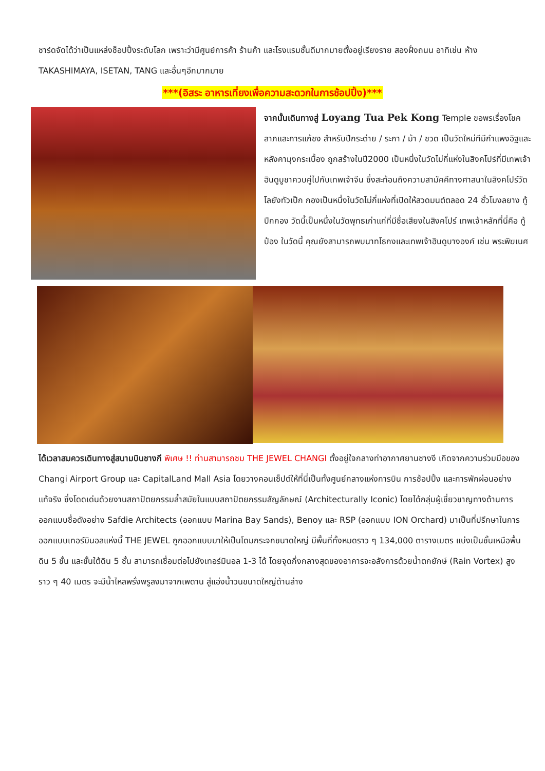ชาร์ดจัดได้ว่าเป็นแหล่งช็อปปิ้งระดับโลก เพราะว่ามีศูนย์การค้า ร้านค้า และโรงแรมชั้นดีมากมายตั้งอยู่เรียงราย สองฝั่งถนน อาทิเช่น ห้าง TAKASHIMAYA, ISETAN, TANG และอื่นๆอีกมากมาย
***(อิสระ อาหารเที่ยงเพื่อความสะดวกในการช้อปปิ้ง)***
จากนั้นเดินทางสู่ Loyang Tua Pek Kong Temple ขอพรเรื่องโชคลาภและการแก้ชง สำหรับปีกระต่าย / ระกา / ม้า / ชวด เป็นวัดใหม่ทีมีกำแพงอิฐและหลังคามุงกระเบื้อง ถูกสร้างในปี2000 เป็นหนึ่งในวัดไม่กี่แห่งในสิงคโปร์ที่มีเทพเจ้าฮินดูบูชาควบคู่ไปกับเทพเจ้าจีน ซึ่งสะท้อนถึงความสามัคคีทางศาสนาในสิงคโปร์วัดโลยังทัวเป็ก กองเป็นหนึ่งในวัดไม่กี่แห่งที่เปิดให้สวดมนต์ตลอด 24 ชั่วโมงลยาง ทู้ปีกกอง วัดนี้เป็นหนึ่งในวัดพุทธเก่าแก่ที่มีชื่อเสียงในสิงคโปร์ เทพเจ้าหลักที่นี่คือ ทู้ป๋อง ในวัดนี้ คุณยังสามารถพบนาทโธกงและเทพเจ้าฮินดูบางองค์ เช่น พระพิฆเนศ
ได้เวลาสมควรเดินทางสู่สนามบินชางกี พิเศษ !! ท่านสามารถชม THE JEWEL CHANGI ตั้งอยู่ใจกลางท่าอากาศยานชางงี เกิดจากความร่วมมือของ Changi Airport Group และ CapitalLand Mall Asia โดยวางคอนเซ็ปต์ให้ที่นี่เป็นทั้งศูนย์กลางแห่งการบิน การช้อปปิ้ง และการพักผ่อนอย่างแท้จริง ซึ่งโดดเด่นด้วยงานสถาปัตยกรรมล้ำสมัยในแบบสถาปัตยกรรมสัญลักษณ์ (Architecturally Iconic) โดยได้กลุ่มผู้เชี่ยวชาญทางด้านการออกแบบชื่อดังอย่าง Safdie Architects (ออกแบบ Marina Bay Sands), Benoy และ RSP (ออกแบบ ION Orchard) มาเป็นที่ปรึกษาในการออกแบบเทอร์มินอลแห่งนี้ THE JEWEL ถูกออกแบบมาให้เป็นโดมกระจกขนาดใหญ่ มีพื้นที่ทั้งหมดราว ๆ 134,000 ตารางเมตร แบ่งเป็นชั้นเหนือพื้นดิน 5 ชั้น และชั้นใต้ดิน 5 ชั้น สามารถเชื่อมต่อไปยังเทอร์มินอล 1-3 ได้ โดยจุดกึ่งกลางสุดของอาคารจะอลังการด้วยน้ำตกยักษ์ (Rain Vortex) สูงราว ๆ 40 เมตร จะมีน้ำไหลพรั่งพรูลงมาจากเพดาน สู่แอ่งน้ำวนขนาดใหญ่ด้านล่าง